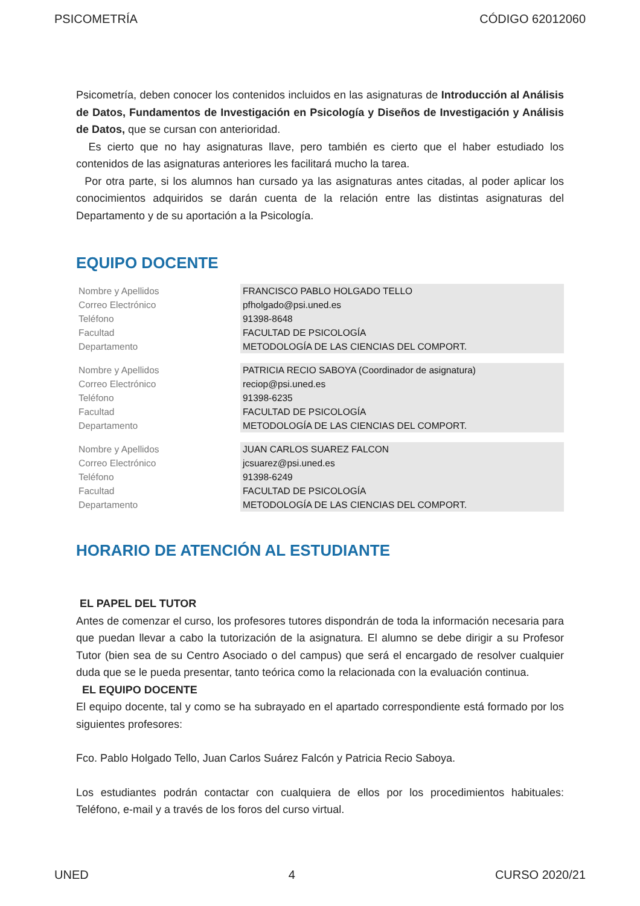PSICOMETRÍA CÓDIGO 62012060
Psicometría, deben conocer los contenidos incluidos en las asignaturas de Introducción al Análisis de Datos, Fundamentos de Investigación en Psicología y Diseños de Investigación y Análisis de Datos, que se cursan con anterioridad.
Es cierto que no hay asignaturas llave, pero también es cierto que el haber estudiado los contenidos de las asignaturas anteriores les facilitará mucho la tarea.
Por otra parte, si los alumnos han cursado ya las asignaturas antes citadas, al poder aplicar los conocimientos adquiridos se darán cuenta de la relación entre las distintas asignaturas del Departamento y de su aportación a la Psicología.
EQUIPO DOCENTE
| Nombre y Apellidos | FRANCISCO PABLO HOLGADO TELLO |
| Correo Electrónico | pfholgado@psi.uned.es |
| Teléfono | 91398-8648 |
| Facultad | FACULTAD DE PSICOLOGÍA |
| Departamento | METODOLOGÍA DE LAS CIENCIAS DEL COMPORT. |
| Nombre y Apellidos | PATRICIA RECIO SABOYA (Coordinador de asignatura) |
| Correo Electrónico | reciop@psi.uned.es |
| Teléfono | 91398-6235 |
| Facultad | FACULTAD DE PSICOLOGÍA |
| Departamento | METODOLOGÍA DE LAS CIENCIAS DEL COMPORT. |
| Nombre y Apellidos | JUAN CARLOS SUAREZ FALCON |
| Correo Electrónico | jcsuarez@psi.uned.es |
| Teléfono | 91398-6249 |
| Facultad | FACULTAD DE PSICOLOGÍA |
| Departamento | METODOLOGÍA DE LAS CIENCIAS DEL COMPORT. |
HORARIO DE ATENCIÓN AL ESTUDIANTE
EL PAPEL DEL TUTOR
Antes de comenzar el curso, los profesores tutores dispondrán de toda la información necesaria para que puedan llevar a cabo la tutorización de la asignatura. El alumno se debe dirigir a su Profesor Tutor (bien sea de su Centro Asociado o del campus) que será el encargado de resolver cualquier duda que se le pueda presentar, tanto teórica como la relacionada con la evaluación continua.
EL EQUIPO DOCENTE
El equipo docente, tal y como se ha subrayado en el apartado correspondiente está formado por los siguientes profesores:
Fco. Pablo Holgado Tello, Juan Carlos Suárez Falcón y Patricia Recio Saboya.
Los estudiantes podrán contactar con cualquiera de ellos por los procedimientos habituales: Teléfono, e-mail y a través de los foros del curso virtual.
UNED 4 CURSO 2020/21